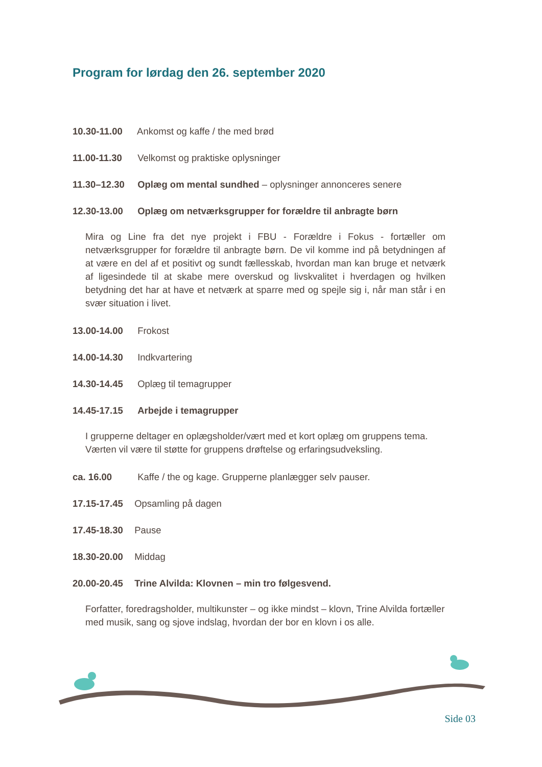Program for lørdag den 26. september 2020
10.30-11.00 Ankomst og kaffe / the med brød
11.00-11.30 Velkomst og praktiske oplysninger
11.30–12.30 Oplæg om mental sundhed – oplysninger annonceres senere
12.30-13.00 Oplæg om netværksgrupper for forældre til anbragte børn
Mira og Line fra det nye projekt i FBU - Forældre i Fokus - fortæller om netværksgrupper for forældre til anbragte børn. De vil komme ind på betydningen af at være en del af et positivt og sundt fællesskab, hvordan man kan bruge et netværk af ligesindede til at skabe mere overskud og livskvalitet i hverdagen og hvilken betydning det har at have et netværk at sparre med og spejle sig i, når man står i en svær situation i livet.
13.00-14.00 Frokost
14.00-14.30 Indkvartering
14.30-14.45 Oplæg til temagrupper
14.45-17.15 Arbejde i temagrupper
I grupperne deltager en oplægsholder/vært med et kort oplæg om gruppens tema. Værten vil være til støtte for gruppens drøftelse og erfaringsudveksling.
ca. 16.00 Kaffe / the og kage. Grupperne planlægger selv pauser.
17.15-17.45 Opsamling på dagen
17.45-18.30 Pause
18.30-20.00 Middag
20.00-20.45 Trine Alvilda: Klovnen – min tro følgesvend.
Forfatter, foredragsholder, multikunster – og ikke mindst – klovn, Trine Alvilda fortæller med musik, sang og sjove indslag, hvordan der bor en klovn i os alle.
Side 03